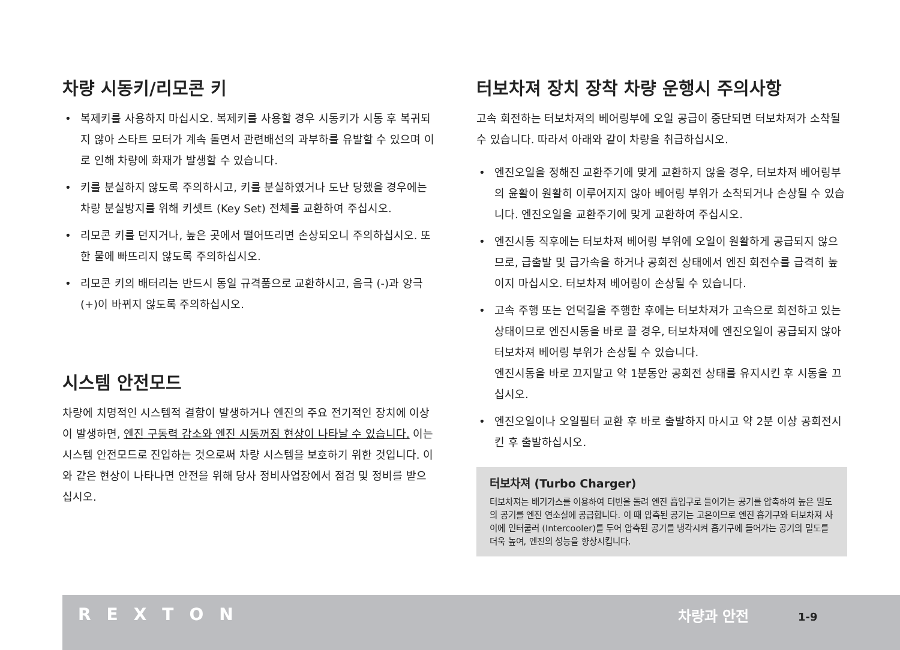차량 시동키/리모콘 키
• 복제키를 사용하지 마십시오. 복제키를 사용할 경우 시동키가 시동 후 복귀되지 않아 스타트 모터가 계속 돌면서 관련배선의 과부하를 유발할 수 있으며 이로 인해 차량에 화재가 발생할 수 있습니다.
• 키를 분실하지 않도록 주의하시고, 키를 분실하였거나 도난 당했을 경우에는 차량 분실방지를 위해 키셋트 (Key Set) 전체를 교환하여 주십시오.
• 리모콘 키를 던지거나, 높은 곳에서 떨어뜨리면 손상되오니 주의하십시오. 또한 물에 빠뜨리지 않도록 주의하십시오.
• 리모콘 키의 배터리는 반드시 동일 규격품으로 교환하시고, 음극 (-)과 양극 (+)이 바뀌지 않도록 주의하십시오.
시스템 안전모드
차량에 치명적인 시스템적 결함이 발생하거나 엔진의 주요 전기적인 장치에 이상이 발생하면, 엔진 구동력 감소와 엔진 시동꺼짐 현상이 나타날 수 있습니다. 이는 시스템 안전모드로 진입하는 것으로써 차량 시스템을 보호하기 위한 것입니다. 이와 같은 현상이 나타나면 안전을 위해 당사 정비사업장에서 점검 및 정비를 받으십시오.
터보차져 장치 장착 차량 운행시 주의사항
고속 회전하는 터보차져의 베어링부에 오일 공급이 중단되면 터보차져가 소착될 수 있습니다. 따라서 아래와 같이 차량을 취급하십시오.
• 엔진오일을 정해진 교환주기에 맞게 교환하지 않을 경우, 터보차져 베어링부의 윤활이 원활히 이루어지지 않아 베어링 부위가 소착되거나 손상될 수 있습니다. 엔진오일을 교환주기에 맞게 교환하여 주십시오.
• 엔진시동 직후에는 터보차져 베어링 부위에 오일이 원활하게 공급되지 않으므로, 급출발 및 급가속을 하거나 공회전 상태에서 엔진 회전수를 급격히 높이지 마십시오. 터보차져 베어링이 손상될 수 있습니다.
• 고속 주행 또는 언덕길을 주행한 후에는 터보차져가 고속으로 회전하고 있는 상태이므로 엔진시동을 바로 끌 경우, 터보차져에 엔진오일이 공급되지 않아 터보차져 베어링 부위가 손상될 수 있습니다.
엔진시동을 바로 끄지말고 약 1분동안 공회전 상태를 유지시킨 후 시동을 끄십시오.
• 엔진오일이나 오일필터 교환 후 바로 출발하지 마시고 약 2분 이상 공회전시킨 후 출발하십시오.
터보차져 (Turbo Charger)
터보차져는 배기가스를 이용하여 터빈을 돌려 엔진 흡입구로 들어가는 공기를 압축하여 높은 밀도의 공기를 엔진 연소실에 공급합니다. 이 때 압축된 공기는 고온이므로 엔진 흡기구와 터보차져 사이에 인터쿨러 (Intercooler)를 두어 압축된 공기를 냉각시켜 흡기구에 들어가는 공기의 밀도를 더욱 높여, 엔진의 성능을 향상시킵니다.
REXTON
차량과 안전
1-9